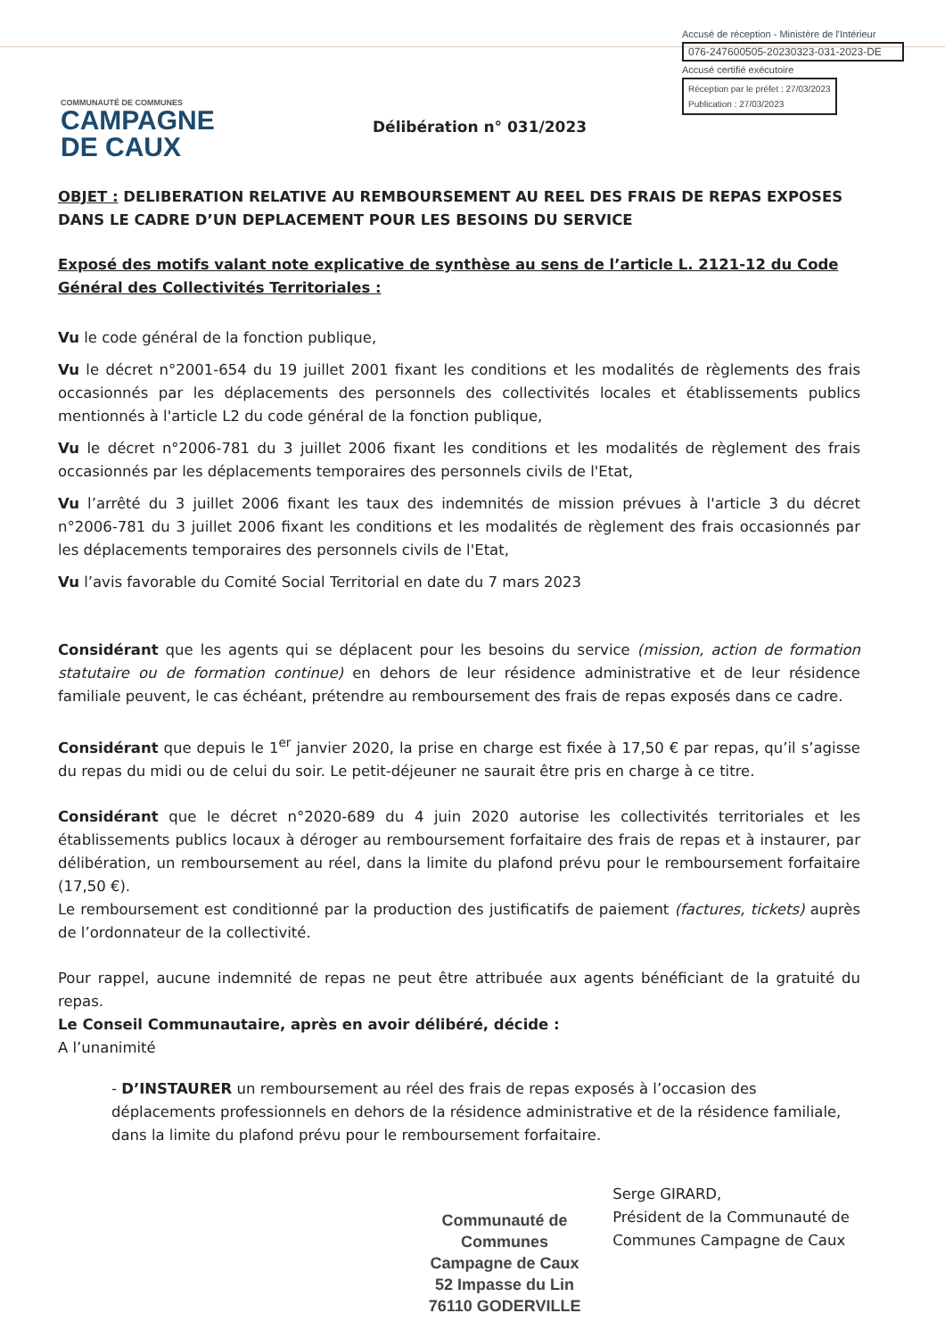Accusé de réception - Ministère de l'Intérieur
076-247600505-20230323-031-2023-DE
Accusé certifié exécutoire
Réception par le préfet : 27/03/2023
Publication : 27/03/2023
COMMUNAUTÉ DE COMMUNES
CAMPAGNE
DE CAUX
Délibération n° 031/2023
OBJET : DELIBERATION RELATIVE AU REMBOURSEMENT AU REEL DES FRAIS DE REPAS EXPOSES DANS LE CADRE D’UN DEPLACEMENT POUR LES BESOINS DU SERVICE
Exposé des motifs valant note explicative de synthèse au sens de l’article L. 2121-12 du Code Général des Collectivités Territoriales :
Vu le code général de la fonction publique,
Vu le décret n°2001-654 du 19 juillet 2001 fixant les conditions et les modalités de règlements des frais occasionnés par les déplacements des personnels des collectivités locales et établissements publics mentionnés à l'article L2 du code général de la fonction publique,
Vu le décret n°2006-781 du 3 juillet 2006 fixant les conditions et les modalités de règlement des frais occasionnés par les déplacements temporaires des personnels civils de l'Etat,
Vu l’arrêté du 3 juillet 2006 fixant les taux des indemnités de mission prévues à l'article 3 du décret n°2006-781 du 3 juillet 2006 fixant les conditions et les modalités de règlement des frais occasionnés par les déplacements temporaires des personnels civils de l'Etat,
Vu l’avis favorable du Comité Social Territorial en date du 7 mars 2023
Considérant que les agents qui se déplacent pour les besoins du service (mission, action de formation statutaire ou de formation continue) en dehors de leur résidence administrative et de leur résidence familiale peuvent, le cas échéant, prétendre au remboursement des frais de repas exposés dans ce cadre.
Considérant que depuis le 1<sup>er</sup> janvier 2020, la prise en charge est fixée à 17,50 € par repas, qu’il s’agisse du repas du midi ou de celui du soir. Le petit-déjeuner ne saurait être pris en charge à ce titre.
Considérant que le décret n°2020-689 du 4 juin 2020 autorise les collectivités territoriales et les établissements publics locaux à déroger au remboursement forfaitaire des frais de repas et à instaurer, par délibération, un remboursement au réel, dans la limite du plafond prévu pour le remboursement forfaitaire (17,50 €).
Le remboursement est conditionné par la production des justificatifs de paiement (factures, tickets) auprès de l’ordonnateur de la collectivité.
Pour rappel, aucune indemnité de repas ne peut être attribuée aux agents bénéficiant de la gratuité du repas.
Le Conseil Communautaire, après en avoir délibéré, décide :
A l’unanimité
- D’INSTAURER un remboursement au réel des frais de repas exposés à l’occasion des déplacements professionnels en dehors de la résidence administrative et de la résidence familiale, dans la limite du plafond prévu pour le remboursement forfaitaire.
Communauté de Communes
Campagne de Caux
52 Impasse du Lin
76110 GODERVILLE
Serge GIRARD,
Président de la Communauté de Communes Campagne de Caux